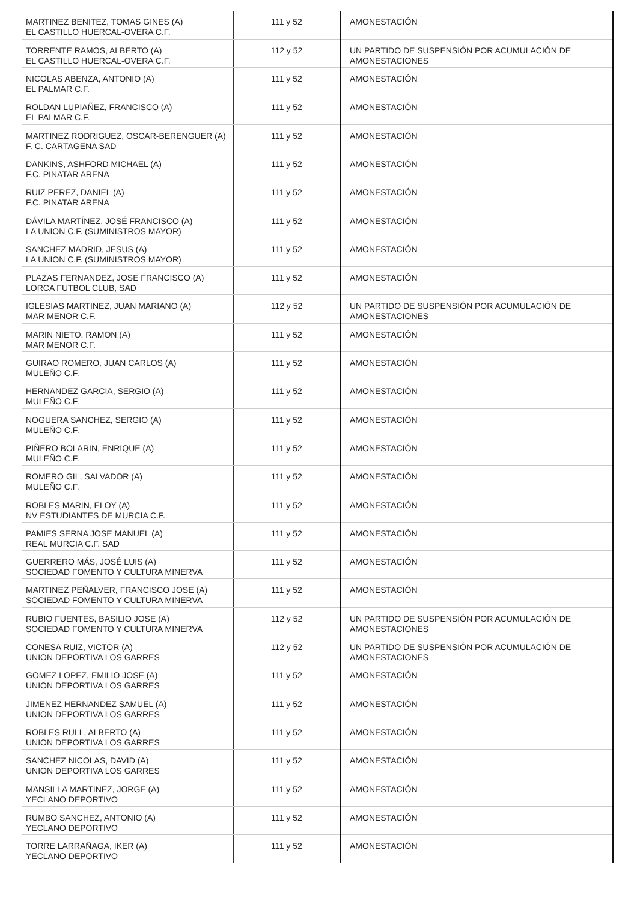| MARTINEZ BENITEZ, TOMAS GINES (A) EL CASTILLO HUERCAL-OVERA C.F. | 111 y 52 | AMONESTACIÓN |
| TORRENTE RAMOS, ALBERTO (A) EL CASTILLO HUERCAL-OVERA C.F. | 112 y 52 | UN PARTIDO DE SUSPENSIÓN POR ACUMULACIÓN DE AMONESTACIONES |
| NICOLAS ABENZA, ANTONIO (A) EL PALMAR C.F. | 111 y 52 | AMONESTACIÓN |
| ROLDAN LUPIAÑEZ, FRANCISCO (A) EL PALMAR C.F. | 111 y 52 | AMONESTACIÓN |
| MARTINEZ RODRIGUEZ, OSCAR-BERENGUER (A) F. C. CARTAGENA SAD | 111 y 52 | AMONESTACIÓN |
| DANKINS, ASHFORD MICHAEL (A) F.C. PINATAR ARENA | 111 y 52 | AMONESTACIÓN |
| RUIZ PEREZ, DANIEL (A) F.C. PINATAR ARENA | 111 y 52 | AMONESTACIÓN |
| DÁVILA MARTÍNEZ, JOSÉ FRANCISCO (A) LA UNION C.F. (SUMINISTROS MAYOR) | 111 y 52 | AMONESTACIÓN |
| SANCHEZ MADRID, JESUS (A) LA UNION C.F. (SUMINISTROS MAYOR) | 111 y 52 | AMONESTACIÓN |
| PLAZAS FERNANDEZ, JOSE FRANCISCO (A) LORCA FUTBOL CLUB, SAD | 111 y 52 | AMONESTACIÓN |
| IGLESIAS MARTINEZ, JUAN MARIANO (A) MAR MENOR C.F. | 112 y 52 | UN PARTIDO DE SUSPENSIÓN POR ACUMULACIÓN DE AMONESTACIONES |
| MARIN NIETO, RAMON (A) MAR MENOR C.F. | 111 y 52 | AMONESTACIÓN |
| GUIRAO ROMERO, JUAN CARLOS (A) MULEÑO C.F. | 111 y 52 | AMONESTACIÓN |
| HERNANDEZ GARCIA, SERGIO (A) MULEÑO C.F. | 111 y 52 | AMONESTACIÓN |
| NOGUERA SANCHEZ, SERGIO (A) MULEÑO C.F. | 111 y 52 | AMONESTACIÓN |
| PIÑERO BOLARIN, ENRIQUE (A) MULEÑO C.F. | 111 y 52 | AMONESTACIÓN |
| ROMERO GIL, SALVADOR (A) MULEÑO C.F. | 111 y 52 | AMONESTACIÓN |
| ROBLES MARIN, ELOY (A) NV ESTUDIANTES DE MURCIA C.F. | 111 y 52 | AMONESTACIÓN |
| PAMIES SERNA JOSE MANUEL (A) REAL MURCIA C.F. SAD | 111 y 52 | AMONESTACIÓN |
| GUERRERO MÁS, JOSÉ LUIS (A) SOCIEDAD FOMENTO Y CULTURA MINERVA | 111 y 52 | AMONESTACIÓN |
| MARTINEZ PEÑALVER, FRANCISCO JOSE (A) SOCIEDAD FOMENTO Y CULTURA MINERVA | 111 y 52 | AMONESTACIÓN |
| RUBIO FUENTES, BASILIO JOSE (A) SOCIEDAD FOMENTO Y CULTURA MINERVA | 112 y 52 | UN PARTIDO DE SUSPENSIÓN POR ACUMULACIÓN DE AMONESTACIONES |
| CONESA RUIZ, VICTOR (A) UNION DEPORTIVA LOS GARRES | 112 y 52 | UN PARTIDO DE SUSPENSIÓN POR ACUMULACIÓN DE AMONESTACIONES |
| GOMEZ LOPEZ, EMILIO JOSE (A) UNION DEPORTIVA LOS GARRES | 111 y 52 | AMONESTACIÓN |
| JIMENEZ HERNANDEZ SAMUEL (A) UNION DEPORTIVA LOS GARRES | 111 y 52 | AMONESTACIÓN |
| ROBLES RULL, ALBERTO (A) UNION DEPORTIVA LOS GARRES | 111 y 52 | AMONESTACIÓN |
| SANCHEZ NICOLAS, DAVID (A) UNION DEPORTIVA LOS GARRES | 111 y 52 | AMONESTACIÓN |
| MANSILLA MARTINEZ, JORGE (A) YECLANO DEPORTIVO | 111 y 52 | AMONESTACIÓN |
| RUMBO SANCHEZ, ANTONIO (A) YECLANO DEPORTIVO | 111 y 52 | AMONESTACIÓN |
| TORRE LARRAÑAGA, IKER (A) YECLANO DEPORTIVO | 111 y 52 | AMONESTACIÓN |